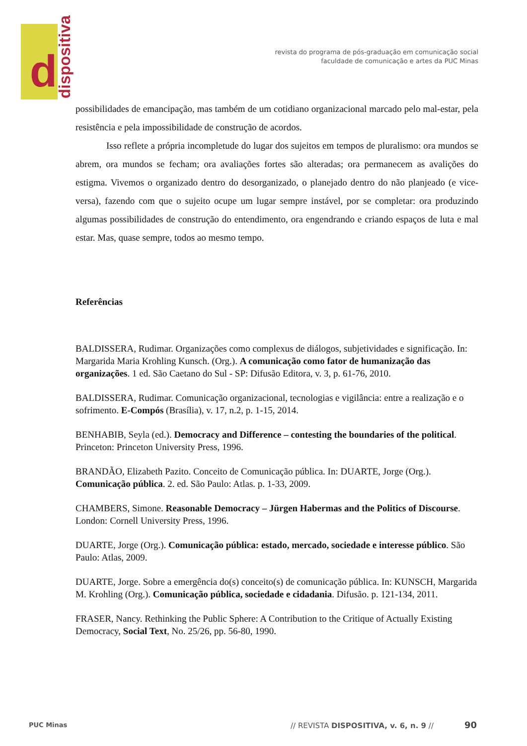d
dispositiva
revista do programa de pós-graduação em comunicação social
faculdade de comunicação e artes da PUC Minas
possibilidades de emancipação, mas também de um cotidiano organizacional marcado pelo mal-estar, pela resistência e pela impossibilidade de construção de acordos.
Isso reflete a própria incompletude do lugar dos sujeitos em tempos de pluralismo: ora mundos se abrem, ora mundos se fecham; ora avaliações fortes são alteradas; ora permanecem as avalições do estigma. Vivemos o organizado dentro do desorganizado, o planejado dentro do não planjeado (e vice-versa), fazendo com que o sujeito ocupe um lugar sempre instável, por se completar: ora produzindo algumas possibilidades de construção do entendimento, ora engendrando e criando espaços de luta e mal estar. Mas, quase sempre, todos ao mesmo tempo.
Referências
BALDISSERA, Rudimar. Organizações como complexus de diálogos, subjetividades e significação. In: Margarida Maria Krohling Kunsch. (Org.). A comunicação como fator de humanização das organizações. 1 ed. São Caetano do Sul - SP: Difusão Editora, v. 3, p. 61-76, 2010.
BALDISSERA, Rudimar. Comunicação organizacional, tecnologias e vigilância: entre a realização e o sofrimento. E-Compós (Brasília), v. 17, n.2, p. 1-15, 2014.
BENHABIB, Seyla (ed.). Democracy and Difference – contesting the boundaries of the political. Princeton: Princeton University Press, 1996.
BRANDÃO, Elizabeth Pazito. Conceito de Comunicação pública. In: DUARTE, Jorge (Org.). Comunicação pública. 2. ed. São Paulo: Atlas. p. 1-33, 2009.
CHAMBERS, Simone. Reasonable Democracy – Jürgen Habermas and the Politics of Discourse. London: Cornell University Press, 1996.
DUARTE, Jorge (Org.). Comunicação pública: estado, mercado, sociedade e interesse público. São Paulo: Atlas, 2009.
DUARTE, Jorge. Sobre a emergência do(s) conceito(s) de comunicação pública. In: KUNSCH, Margarida M. Krohling (Org.). Comunicação pública, sociedade e cidadania. Difusão. p. 121-134, 2011.
FRASER, Nancy. Rethinking the Public Sphere: A Contribution to the Critique of Actually Existing Democracy, Social Text, No. 25/26, pp. 56-80, 1990.
PUC Minas
// REVISTA DISPOSITIVA, v. 6, n. 9 //
90